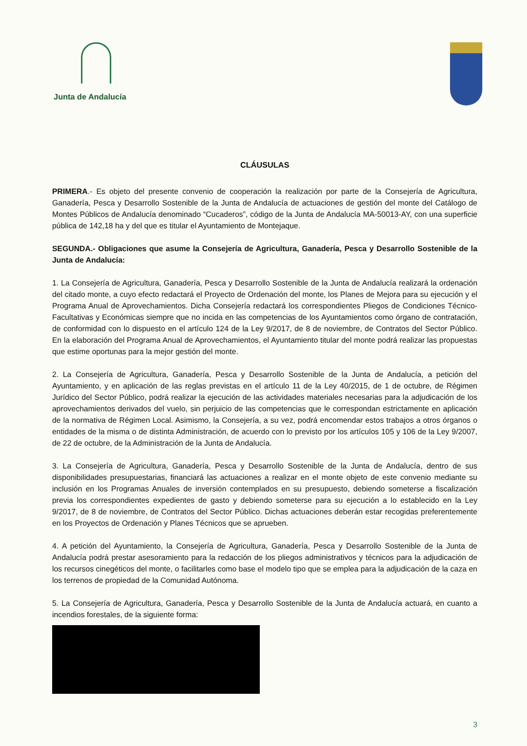Junta de Andalucía
CLÁUSULAS
PRIMERA.- Es objeto del presente convenio de cooperación la realización por parte de la Consejería de Agricultura, Ganadería, Pesca y Desarrollo Sostenible de la Junta de Andalucía de actuaciones de gestión del monte del Catálogo de Montes Públicos de Andalucía denominado “Cucaderos”, código de la Junta de Andalucía MA-50013-AY, con una superficie pública de 142,18 ha y del que es titular el Ayuntamiento de Montejaque.
SEGUNDA.- Obligaciones que asume la Consejería de Agricultura, Ganadería, Pesca y Desarrollo Sostenible de la Junta de Andalucía:
1. La Consejería de Agricultura, Ganadería, Pesca y Desarrollo Sostenible de la Junta de Andalucía realizará la ordenación del citado monte, a cuyo efecto redactará el Proyecto de Ordenación del monte, los Planes de Mejora para su ejecución y el Programa Anual de Aprovechamientos. Dicha Consejería redactará los correspondientes Pliegos de Condiciones Técnico-Facultativas y Económicas siempre que no incida en las competencias de los Ayuntamientos como órgano de contratación, de conformidad con lo dispuesto en el artículo 124 de la Ley 9/2017, de 8 de noviembre, de Contratos del Sector Público. En la elaboración del Programa Anual de Aprovechamientos, el Ayuntamiento titular del monte podrá realizar las propuestas que estime oportunas para la mejor gestión del monte.
2. La Consejería de Agricultura, Ganadería, Pesca y Desarrollo Sostenible de la Junta de Andalucía, a petición del Ayuntamiento, y en aplicación de las reglas previstas en el artículo 11 de la Ley 40/2015, de 1 de octubre, de Régimen Jurídico del Sector Público, podrá realizar la ejecución de las actividades materiales necesarias para la adjudicación de los aprovechamientos derivados del vuelo, sin perjuicio de las competencias que le correspondan estrictamente en aplicación de la normativa de Régimen Local. Asimismo, la Consejería, a su vez, podrá encomendar estos trabajos a otros órganos o entidades de la misma o de distinta Administración, de acuerdo con lo previsto por los artículos 105 y 106 de la Ley 9/2007, de 22 de octubre, de la Administración de la Junta de Andalucía.
3. La Consejería de Agricultura, Ganadería, Pesca y Desarrollo Sostenible de la Junta de Andalucía, dentro de sus disponibilidades presupuestarias, financiará las actuaciones a realizar en el monte objeto de este convenio mediante su inclusión en los Programas Anuales de inversión contemplados en su presupuesto, debiendo someterse a fiscalización previa los correspondientes expedientes de gasto y debiendo someterse para su ejecución a lo establecido en la Ley 9/2017, de 8 de noviembre, de Contratos del Sector Público. Dichas actuaciones deberán estar recogidas preferentemente en los Proyectos de Ordenación y Planes Técnicos que se aprueben.
4. A petición del Ayuntamiento, la Consejería de Agricultura, Ganadería, Pesca y Desarrollo Sostenible de la Junta de Andalucía podrá prestar asesoramiento para la redacción de los pliegos administrativos y técnicos para la adjudicación de los recursos cinegéticos del monte, o facilitarles como base el modelo tipo que se emplea para la adjudicación de la caza en los terrenos de propiedad de la Comunidad Autónoma.
5. La Consejería de Agricultura, Ganadería, Pesca y Desarrollo Sostenible de la Junta de Andalucía actuará, en cuanto a incendios forestales, de la siguiente forma:
3